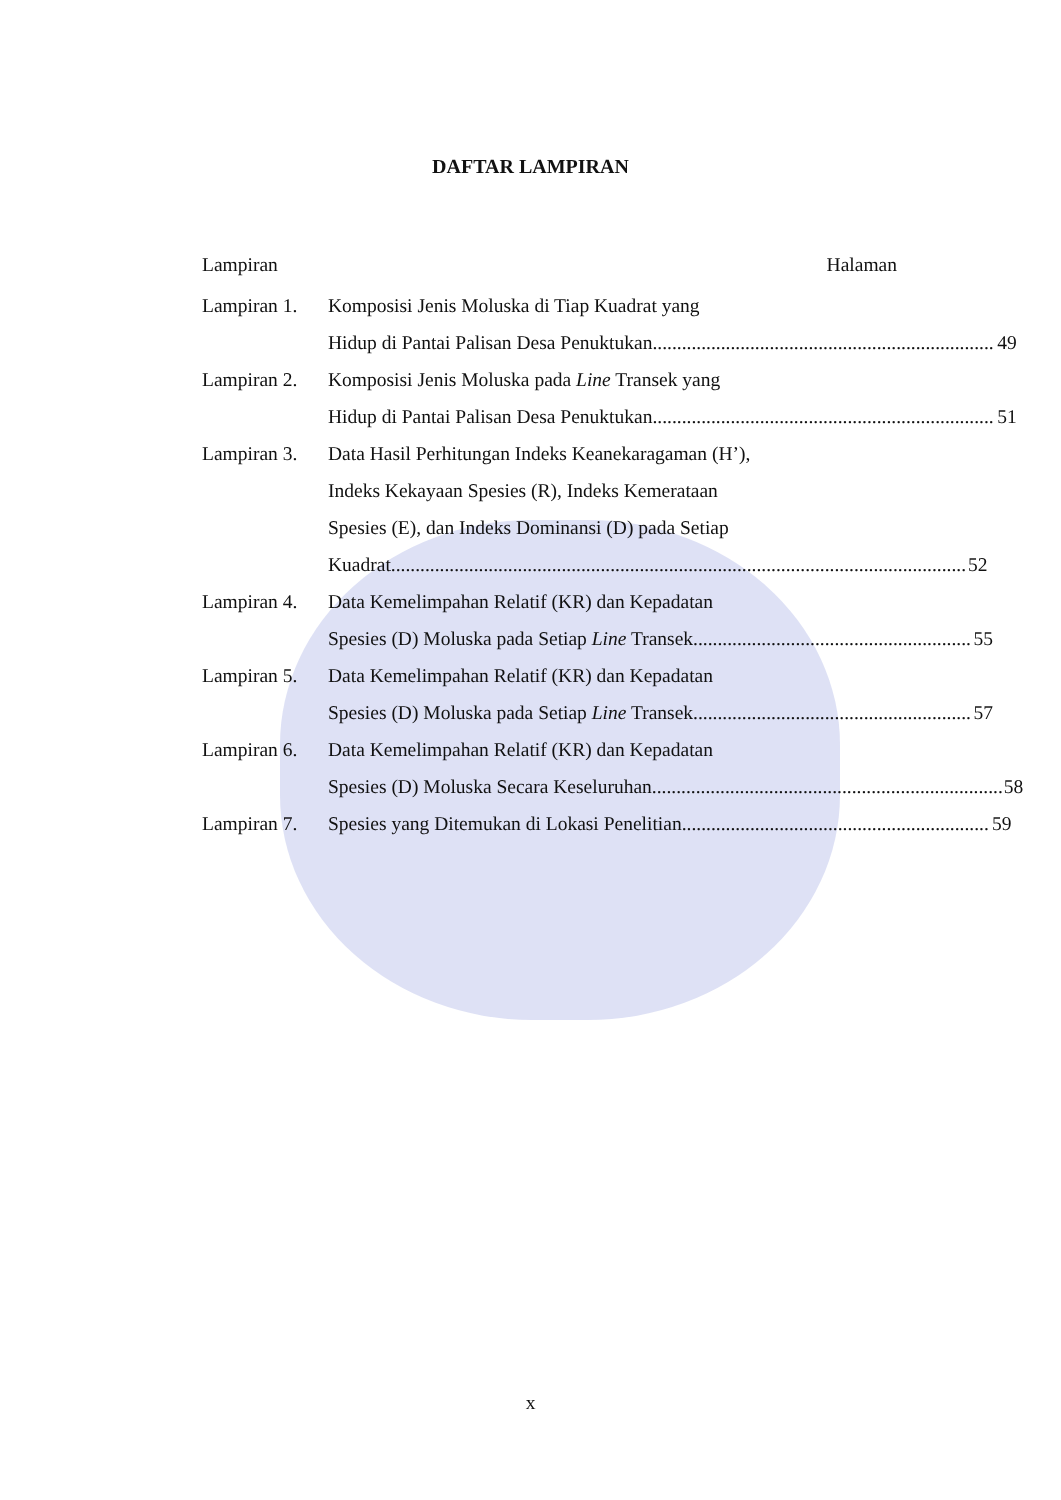DAFTAR LAMPIRAN
Lampiran Halaman
Lampiran 1.
Komposisi Jenis Moluska di Tiap Kuadrat yang
Hidup di Pantai Palisan Desa Penuktukan 49
Lampiran 2.
Komposisi Jenis Moluska pada Line Transek yang
Hidup di Pantai Palisan Desa Penuktukan 51
Lampiran 3.
Data Hasil Perhitungan Indeks Keanekaragaman (H’),
Indeks Kekayaan Spesies (R), Indeks Kemerataan
Spesies (E), dan Indeks Dominansi (D) pada Setiap
Kuadrat 52
Lampiran 4.
Data Kemelimpahan Relatif (KR) dan Kepadatan
Spesies (D) Moluska pada Setiap Line Transek 55
Lampiran 5.
Data Kemelimpahan Relatif (KR) dan Kepadatan
Spesies (D) Moluska pada Setiap Line Transek 57
Lampiran 6.
Data Kemelimpahan Relatif (KR) dan Kepadatan
Spesies (D) Moluska Secara Keseluruhan 58
Lampiran 7.
Spesies yang Ditemukan di Lokasi Penelitian 59
x